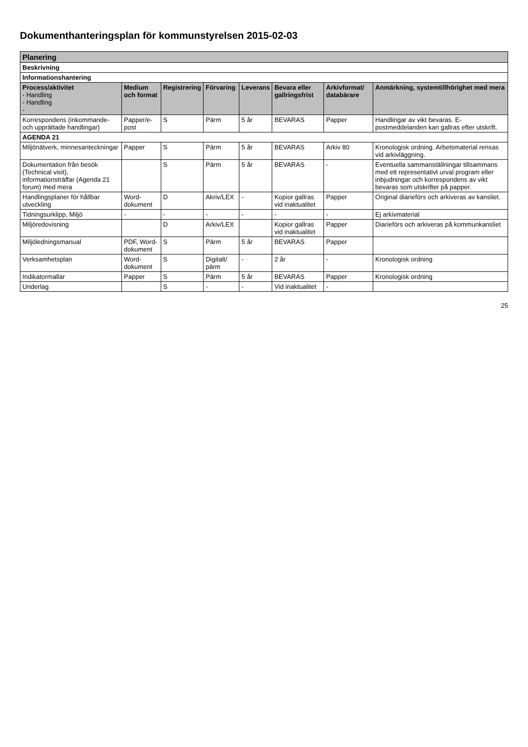Dokumenthanteringsplan för kommunstyrelsen 2015-02-03
| Planering | | | | | | | |
| Beskrivning | | | | | | | |
| Informationshantering | | | | | | | |
| Process/aktivitet - Handling - Handling - | Medium och format | Registrering | Förvaring | Leverans | Bevara eller gallringsfrist | Arkivformat/ databärare | Anmärkning, systemtillhörighet med mera |
| Korrespondens (inkommande- och upprättade handlingar) | Papper/e-post | S | Pärm | 5 år | BEVARAS | Papper | Handlingar av vikt bevaras. E-postmeddelanden kan gallras efter utskrift. |
| AGENDA 21 | | | | | | | |
| Miljönätverk, minnesanteckningar | Papper | S | Pärm | 5 år | BEVARAS | Arkiv 80 | Kronologisk ordning. Arbetsmaterial rensas vid arkivläggning. |
| Dokumentation från besök (Technical visit), informationsträffar (Agenda 21 forum) med mera | | S | Pärm | 5 år | BEVARAS | - | Eventuella sammanställningar tillsammans med ett representativt urval program eller inbjudningar och korrespondens av vikt bevaras som utskrifter på papper. |
| Handlingsplaner för hållbar utveckling | Word-dokument | D | Akriv/LEX | - | Kopior gallras vid inaktualitet | Papper | Original diarieförs och arkiveras av kansliet. |
| Tidningsurklipp, Miljö | - | - | - | - | - | - | Ej arkivmaterial |
| Miljöredovisning | | D | Arkiv/LEX | | Kopior gallras vid inaktualitet | Papper | Diarieförs och arkiveras på kommunkansliet |
| Miljöledningsmanual | PDF, Word-dokument | S | Pärm | 5 år | BEVARAS | Papper | |
| Verksamhetsplan | Word-dokument | S | Digitalt/ pärm | - | 2 år | - | Kronologisk ordning |
| Indikatormallar | Papper | S | Pärm | 5 år | BEVARAS | Papper | Kronologisk ordning |
| Underlag | | S | - | - | Vid inaktualitet | - | |
25